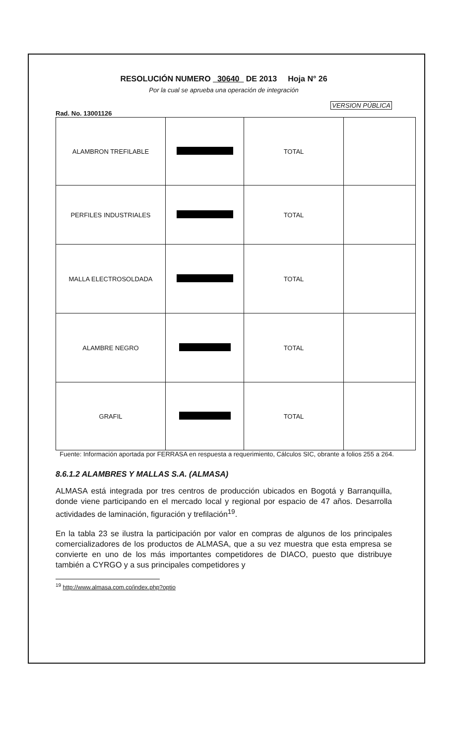RESOLUCIÓN NUMERO 30640 DE 2013 Hoja N° 26
Por la cual se aprueba una operación de integración
VERSION PÚBLICA
Rad. No. 13001126
| ALAMBRON TREFILABLE | | TOTAL | |
| PERFILES INDUSTRIALES | | TOTAL | |
| MALLA ELECTROSOLDADA | | TOTAL | |
| ALAMBRE NEGRO | | TOTAL | |
| GRAFIL | | TOTAL | |
Fuente: Información aportada por FERRASA en respuesta a requerimiento, Cálculos SIC, obrante a folios 255 a 264.
8.6.1.2 ALAMBRES Y MALLAS S.A. (ALMASA)
ALMASA está integrada por tres centros de producción ubicados en Bogotá y Barranquilla, donde viene participando en el mercado local y regional por espacio de 47 años. Desarrolla actividades de laminación, figuración y trefilación<sup>19</sup>.
En la tabla 23 se ilustra la participación por valor en compras de algunos de los principales comercializadores de los productos de ALMASA, que a su vez muestra que esta empresa se convierte en uno de los más importantes competidores de DIACO, puesto que distribuye también a CYRGO y a sus principales competidores y
<sup>19</sup> http://www.almasa.com.co/index.php?optio